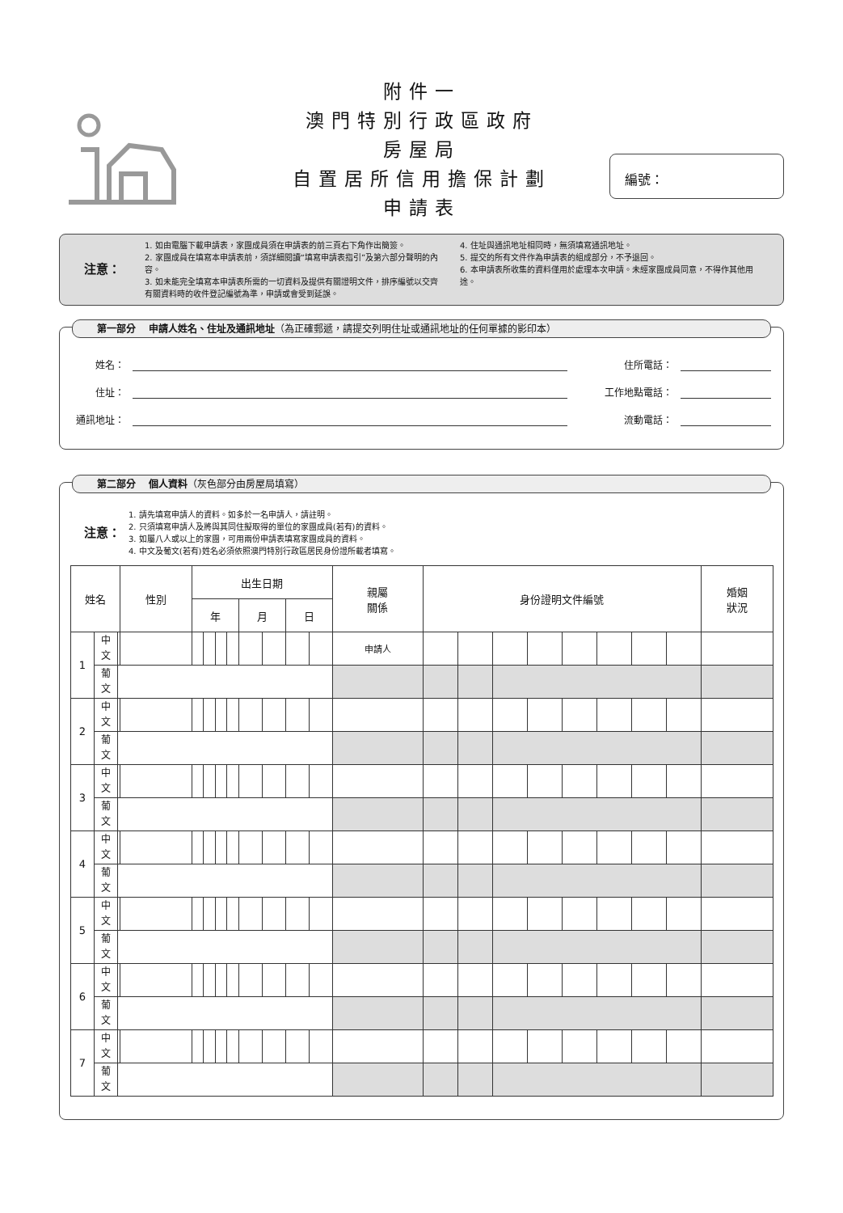編號：
附件一
澳門特別行政區政府
房屋局
自置居所信用擔保計劃
申請表
注意：
1. 如由電腦下載申請表，家團成員須在申請表的前三頁右下角作出簡簽。
2. 家團成員在填寫本申請表前，須詳細閱讀“填寫申請表指引”及第六部分聲明的內容。
3. 如未能完全填寫本申請表所需的一切資料及提供有關證明文件，排序編號以交齊有關資料時的收件登記編號為準，申請或會受到延誤。
4. 住址與通訊地址相同時，無須填寫通訊地址。
5. 提交的所有文件作為申請表的組成部分，不予退回。
6. 本申請表所收集的資料僅用於處理本次申請。未經家團成員同意，不得作其他用途。
第一部分　 申請人姓名、住址及通訊地址（為正確郵遞，請提交列明住址或通訊地址的任何單據的影印本）
姓名： 住所電話：
住址： 工作地點電話：
通訊地址： 流動電話：
第二部分　 個人資料（灰色部分由房屋局填寫）
注意：
1. 請先填寫申請人的資料。如多於一名申請人，請註明。
2. 只須填寫申請人及將與其同住擬取得的單位的家團成員(若有)的資料。
3. 如屬八人或以上的家團，可用兩份申請表填寫家團成員的資料。
4. 中文及葡文(若有)姓名必須依照澳門特別行政區居民身份證所載者填寫。
| 姓名 | | | 性別 | 出生日期 | | | | | | | | 親屬 關係 | 身份證明文件編號 | | | | | | | | 婚姻 狀況 |
| --- | --- | --- | --- | --- | --- | --- | --- | --- | --- | --- | --- | --- | --- | --- | --- | --- | --- | --- | --- | --- | --- |
| | | | | 年 | | | | 月 | | 日 | | | | | | | | | | | |
| 1 | 中 文 | | | | | | | | | | | 申請人 | | | | | | | | | |
| | 葡 文 | | | | | | | | | | | | | | | | | | | | |
| 2 | 中 文 | | | | | | | | | | | | | | | | | | | | |
| | 葡 文 | | | | | | | | | | | | | | | | | | | | |
| 3 | 中 文 | | | | | | | | | | | | | | | | | | | | |
| | 葡 文 | | | | | | | | | | | | | | | | | | | | |
| 4 | 中 文 | | | | | | | | | | | | | | | | | | | | |
| | 葡 文 | | | | | | | | | | | | | | | | | | | | |
| 5 | 中 文 | | | | | | | | | | | | | | | | | | | | |
| | 葡 文 | | | | | | | | | | | | | | | | | | | | |
| 6 | 中 文 | | | | | | | | | | | | | | | | | | | | |
| | 葡 文 | | | | | | | | | | | | | | | | | | | | |
| 7 | 中 文 | | | | | | | | | | | | | | | | | | | | |
| | 葡 文 | | | | | | | | | | | | | | | | | | | | |